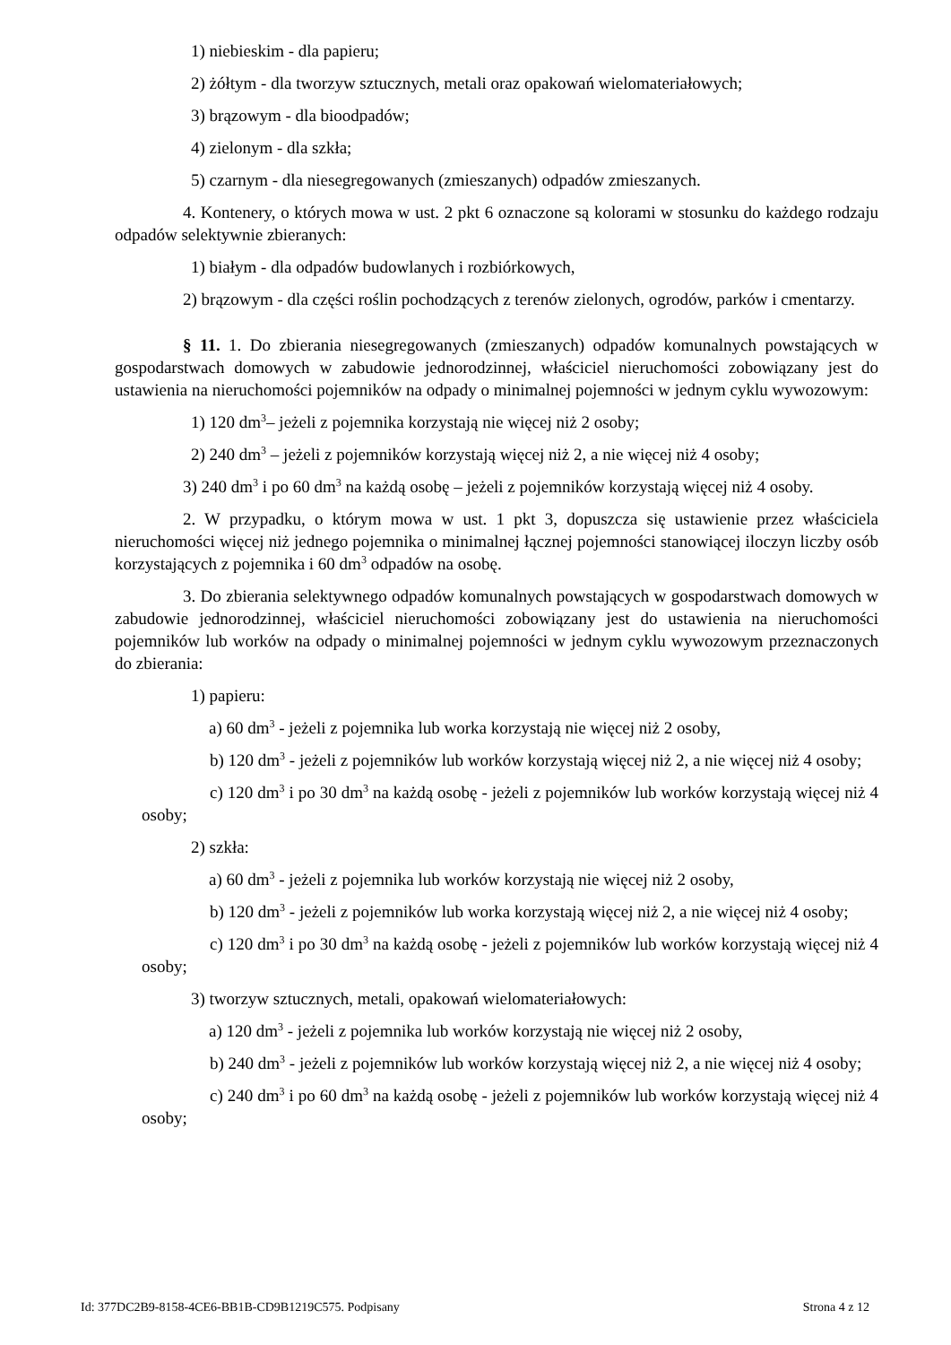1) niebieskim - dla papieru;
2) żółtym - dla tworzyw sztucznych, metali oraz opakowań wielomateriałowych;
3) brązowym - dla bioodpadów;
4) zielonym - dla szkła;
5) czarnym - dla niesegregowanych (zmieszanych) odpadów zmieszanych.
4. Kontenery, o których mowa w ust. 2 pkt 6 oznaczone są kolorami w stosunku do każdego rodzaju odpadów selektywnie zbieranych:
1) białym - dla odpadów budowlanych i rozbiórkowych,
2) brązowym - dla części roślin pochodzących z terenów zielonych, ogrodów, parków i cmentarzy.
§ 11. 1. Do zbierania niesegregowanych (zmieszanych) odpadów komunalnych powstających w gospodarstwach domowych w zabudowie jednorodzinnej, właściciel nieruchomości zobowiązany jest do ustawienia na nieruchomości pojemników na odpady o minimalnej pojemności w jednym cyklu wywozowym:
1) 120 dm<sup>3</sup>– jeżeli z pojemnika korzystają nie więcej niż 2 osoby;
2) 240 dm<sup>3</sup> – jeżeli z pojemników korzystają więcej niż 2, a nie więcej niż 4 osoby;
3) 240 dm<sup>3</sup> i po 60 dm<sup>3</sup> na każdą osobę – jeżeli z pojemników korzystają więcej niż 4 osoby.
2. W przypadku, o którym mowa w ust. 1 pkt 3, dopuszcza się ustawienie przez właściciela nieruchomości więcej niż jednego pojemnika o minimalnej łącznej pojemności stanowiącej iloczyn liczby osób korzystających z pojemnika i 60 dm<sup>3</sup> odpadów na osobę.
3. Do zbierania selektywnego odpadów komunalnych powstających w gospodarstwach domowych w zabudowie jednorodzinnej, właściciel nieruchomości zobowiązany jest do ustawienia na nieruchomości pojemników lub worków na odpady o minimalnej pojemności w jednym cyklu wywozowym przeznaczonych do zbierania:
1) papieru:
a) 60 dm<sup>3</sup> - jeżeli z pojemnika lub worka korzystają nie więcej niż 2 osoby,
b) 120 dm<sup>3</sup> - jeżeli z pojemników lub worków korzystają więcej niż 2, a nie więcej niż 4 osoby;
c) 120 dm<sup>3</sup> i po 30 dm<sup>3</sup> na każdą osobę - jeżeli z pojemników lub worków korzystają więcej niż 4 osoby;
2) szkła:
a) 60 dm<sup>3</sup> - jeżeli z pojemnika lub worków korzystają nie więcej niż 2 osoby,
b) 120 dm<sup>3</sup> - jeżeli z pojemników lub worka korzystają więcej niż 2, a nie więcej niż 4 osoby;
c) 120 dm<sup>3</sup> i po 30 dm<sup>3</sup> na każdą osobę - jeżeli z pojemników lub worków korzystają więcej niż 4 osoby;
3) tworzyw sztucznych, metali, opakowań wielomateriałowych:
a) 120 dm<sup>3</sup> - jeżeli z pojemnika lub worków korzystają nie więcej niż 2 osoby,
b) 240 dm<sup>3</sup> - jeżeli z pojemników lub worków korzystają więcej niż 2, a nie więcej niż 4 osoby;
c) 240 dm<sup>3</sup> i po 60 dm<sup>3</sup> na każdą osobę - jeżeli z pojemników lub worków korzystają więcej niż 4 osoby;
Id: 377DC2B9-8158-4CE6-BB1B-CD9B1219C575. Podpisany Strona 4 z 12